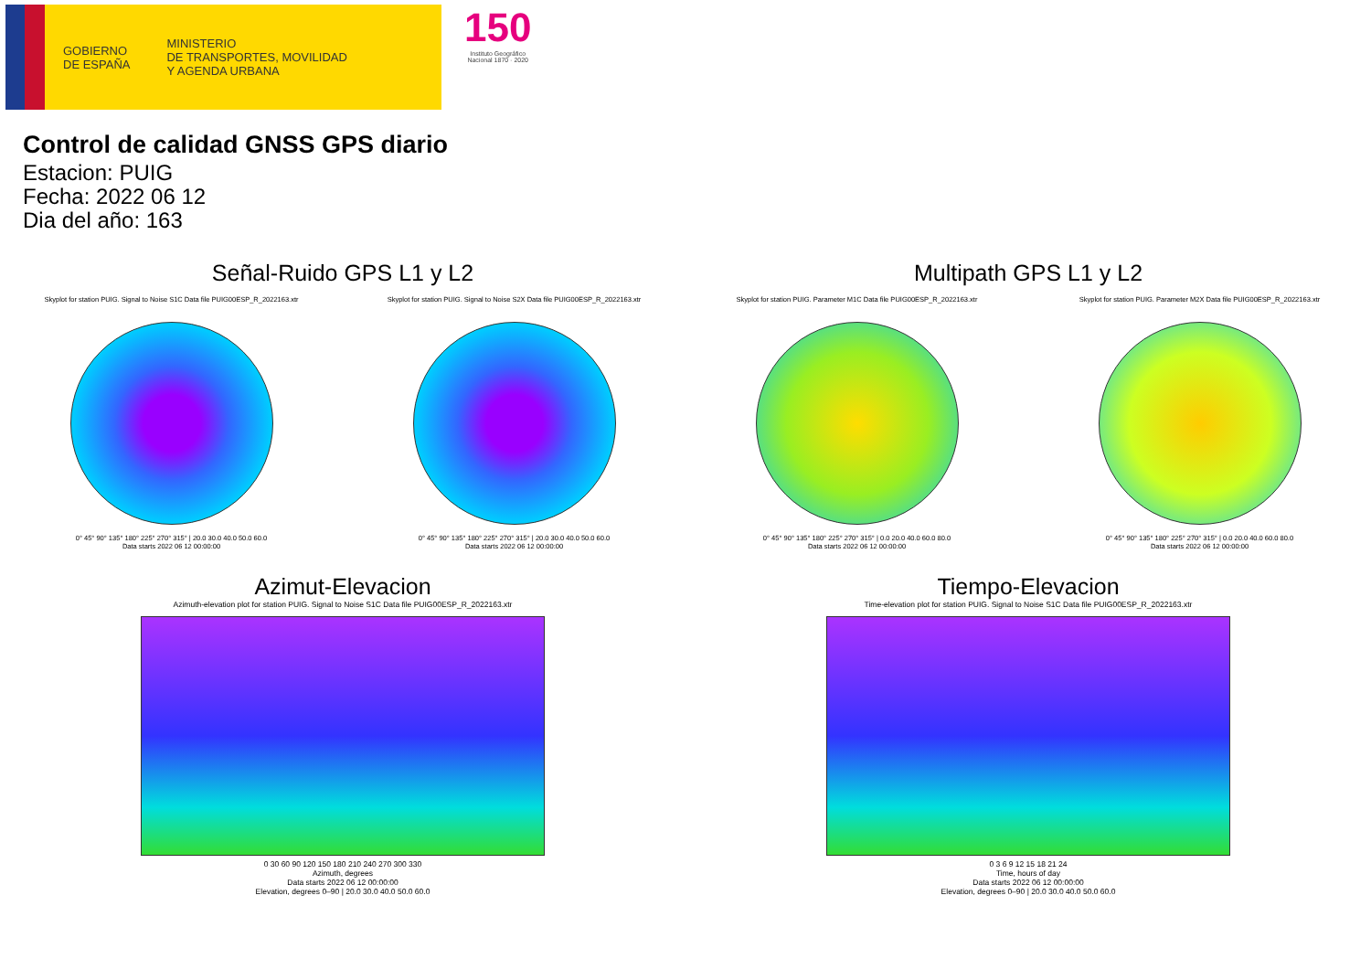GOBIERNO
DE ESPAÑA
MINISTERIO
DE TRANSPORTES, MOVILIDAD
Y AGENDA URBANA
150
Instituto Geográfico
Nacional 1870 · 2020
Control de calidad GNSS GPS diario
Estacion: PUIG
Fecha: 2022 06 12
Dia del año: 163
Señal-Ruido GPS L1 y L2
Skyplot for station PUIG. Signal to Noise S1C Data file PUIG00ESP_R_2022163.xtr
0° 45° 90° 135° 180° 225° 270° 315° | 20.0 30.0 40.0 50.0 60.0
Data starts 2022 06 12 00:00:00
Skyplot for station PUIG. Signal to Noise S2X Data file PUIG00ESP_R_2022163.xtr
0° 45° 90° 135° 180° 225° 270° 315° | 20.0 30.0 40.0 50.0 60.0
Data starts 2022 06 12 00:00:00
Multipath GPS L1 y L2
Skyplot for station PUIG. Parameter M1C Data file PUIG00ESP_R_2022163.xtr
0° 45° 90° 135° 180° 225° 270° 315° | 0.0 20.0 40.0 60.0 80.0
Data starts 2022 06 12 00:00:00
Skyplot for station PUIG. Parameter M2X Data file PUIG00ESP_R_2022163.xtr
0° 45° 90° 135° 180° 225° 270° 315° | 0.0 20.0 40.0 60.0 80.0
Data starts 2022 06 12 00:00:00
Azimut-Elevacion
Azimuth-elevation plot for station PUIG. Signal to Noise S1C Data file PUIG00ESP_R_2022163.xtr
0 30 60 90 120 150 180 210 240 270 300 330
Azimuth, degrees
Data starts 2022 06 12 00:00:00
Elevation, degrees 0–90 | 20.0 30.0 40.0 50.0 60.0
Tiempo-Elevacion
Time-elevation plot for station PUIG. Signal to Noise S1C Data file PUIG00ESP_R_2022163.xtr
0 3 6 9 12 15 18 21 24
Time, hours of day
Data starts 2022 06 12 00:00:00
Elevation, degrees 0–90 | 20.0 30.0 40.0 50.0 60.0